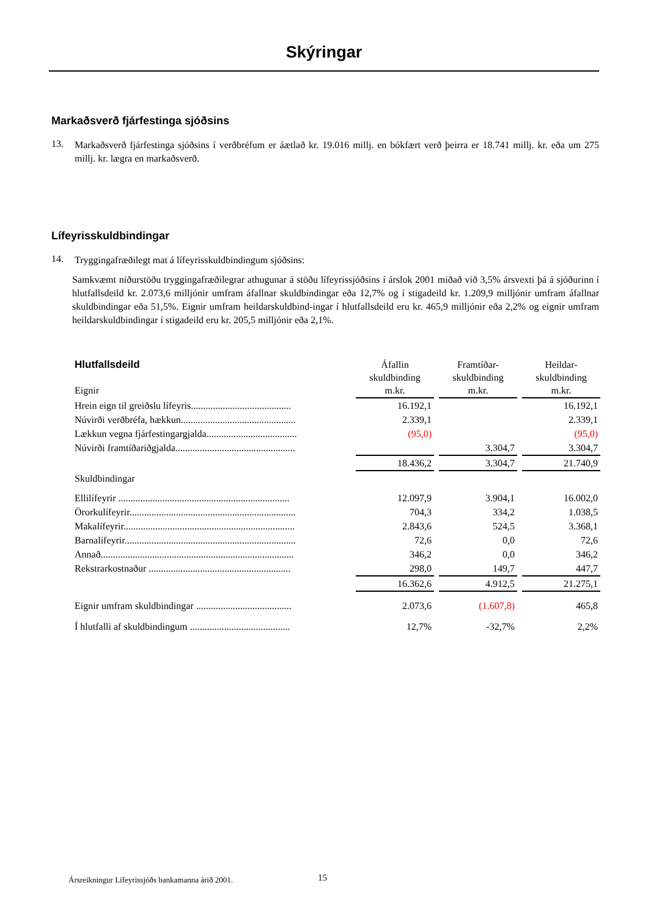Skýringar
Markaðsverð fjárfestinga sjóðsins
13.
Markaðsverð fjárfestinga sjóðsins í verðbréfum er áætlað kr. 19.016 millj. en bókfært verð þeirra er 18.741 millj. kr. eða um 275 millj. kr. lægra en markaðsverð.
Lífeyrisskuldbindingar
14.
Tryggingafræðilegt mat á lífeyrisskuldbindingum sjóðsins:
Samkvæmt niðurstöðu tryggingafræðilegrar athugunar á stöðu lífeyrissjóðsins í árslok 2001 miðað við 3,5% ársvexti þá á sjóðurinn í hlutfallsdeild kr. 2.073,6 milljónir umfram áfallnar skuldbindingar eða 12,7% og í stigadeild kr. 1.209,9 milljónir umfram áfallnar skuldbindingar eða 51,5%. Eignir umfram heildarskuldbind-ingar í hlutfallsdeild eru kr. 465,9 milljónir eða 2,2% og eignir umfram heildarskuldbindingar í stigadeild eru kr. 205,5 milljónir eða 2,1%.
| Hlutfallsdeild Eignir | Áfallin skuldbinding m.kr. | Framtíðar- skuldbinding m.kr. | Heildar- skuldbinding m.kr. |
| --- | --- | --- | --- |
| Hrein eign til greiðslu lífeyris......................................... | 16.192,1 | | 16.192,1 |
| Núvirði verðbréfa, hækkun............................................... | 2.339,1 | | 2.339,1 |
| Lækkun vegna fjárfestingargjalda..................................... | (95,0) | | (95,0) |
| Núvirði framtíðariðgjalda................................................. | | 3.304,7 | 3.304,7 |
| | 18.436,2 | 3.304,7 | 21.740,9 |
| Skuldbindingar | | | |
| Ellilífeyrir ...................................................................... | 12.097,9 | 3.904,1 | 16.002,0 |
| Örorkulífeyrir.................................................................... | 704,3 | 334,2 | 1.038,5 |
| Makalífeyrir...................................................................... | 2.843,6 | 524,5 | 3.368,1 |
| Barnalífeyrir...................................................................... | 72,6 | 0,0 | 72,6 |
| Annað............................................................................... | 346,2 | 0,0 | 346,2 |
| Rekstrarkostnaður .......................................................... | 298,0 | 149,7 | 447,7 |
| | 16.362,6 | 4.912,5 | 21.275,1 |
| Eignir umfram skuldbindingar ....................................... | 2.073,6 | (1.607,8) | 465,8 |
| Í hlutfalli af skuldbindingum ......................................... | 12,7% | -32,7% | 2,2% |
Ársreikningur Lífeyrissjóðs bankamanna árið 2001.
15